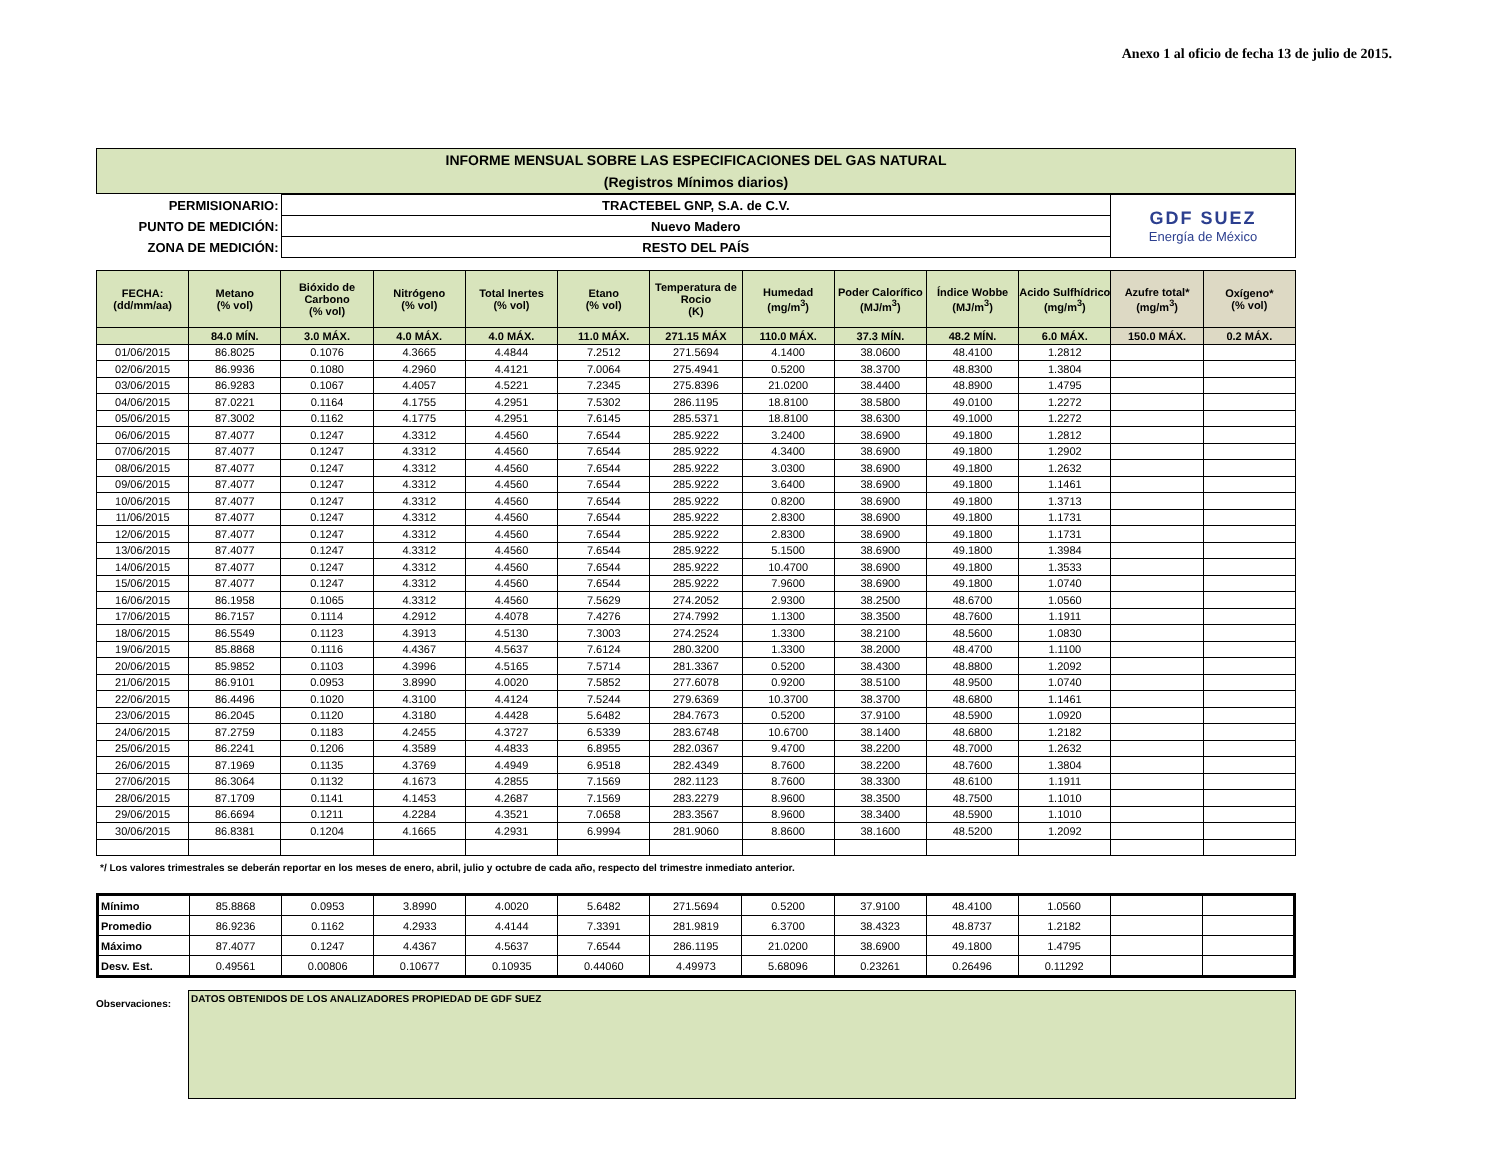Anexo 1 al oficio de fecha 13 de julio de 2015.
INFORME MENSUAL SOBRE LAS ESPECIFICACIONES DEL GAS NATURAL
(Registros Mínimos diarios)
| PERMISIONARIO: | TRACTEBEL GNP, S.A. de C.V. | GDF SUEZ Energía de México |
| PUNTO DE MEDICIÓN: | Nuevo Madero | |
| ZONA DE MEDICIÓN: | RESTO DEL PAÍS | |
| FECHA: (dd/mm/aa) | Metano (% vol) | Bióxido de Carbono (% vol) | Nitrógeno (% vol) | Total Inertes (% vol) | Etano (% vol) | Temperatura de Rocio (K) | Humedad (mg/m<sup>3</sup>) | Poder Calorífico (MJ/m<sup>3</sup>) | Índice Wobbe (MJ/m<sup>3</sup>) | Acido Sulfhídrico (mg/m<sup>3</sup>) | Azufre total* (mg/m<sup>3</sup>) | Oxígeno* (% vol) |
| --- | --- | --- | --- | --- | --- | --- | --- | --- | --- | --- | --- | --- |
| | 84.0 MÍN. | 3.0 MÁX. | 4.0 MÁX. | 4.0 MÁX. | 11.0 MÁX. | 271.15 MÁX | 110.0 MÁX. | 37.3 MÍN. | 48.2 MÍN. | 6.0 MÁX. | 150.0 MÁX. | 0.2 MÁX. |
| 01/06/2015 | 86.8025 | 0.1076 | 4.3665 | 4.4844 | 7.2512 | 271.5694 | 4.1400 | 38.0600 | 48.4100 | 1.2812 | | |
| 02/06/2015 | 86.9936 | 0.1080 | 4.2960 | 4.4121 | 7.0064 | 275.4941 | 0.5200 | 38.3700 | 48.8300 | 1.3804 | | |
| 03/06/2015 | 86.9283 | 0.1067 | 4.4057 | 4.5221 | 7.2345 | 275.8396 | 21.0200 | 38.4400 | 48.8900 | 1.4795 | | |
| 04/06/2015 | 87.0221 | 0.1164 | 4.1755 | 4.2951 | 7.5302 | 286.1195 | 18.8100 | 38.5800 | 49.0100 | 1.2272 | | |
| 05/06/2015 | 87.3002 | 0.1162 | 4.1775 | 4.2951 | 7.6145 | 285.5371 | 18.8100 | 38.6300 | 49.1000 | 1.2272 | | |
| 06/06/2015 | 87.4077 | 0.1247 | 4.3312 | 4.4560 | 7.6544 | 285.9222 | 3.2400 | 38.6900 | 49.1800 | 1.2812 | | |
| 07/06/2015 | 87.4077 | 0.1247 | 4.3312 | 4.4560 | 7.6544 | 285.9222 | 4.3400 | 38.6900 | 49.1800 | 1.2902 | | |
| 08/06/2015 | 87.4077 | 0.1247 | 4.3312 | 4.4560 | 7.6544 | 285.9222 | 3.0300 | 38.6900 | 49.1800 | 1.2632 | | |
| 09/06/2015 | 87.4077 | 0.1247 | 4.3312 | 4.4560 | 7.6544 | 285.9222 | 3.6400 | 38.6900 | 49.1800 | 1.1461 | | |
| 10/06/2015 | 87.4077 | 0.1247 | 4.3312 | 4.4560 | 7.6544 | 285.9222 | 0.8200 | 38.6900 | 49.1800 | 1.3713 | | |
| 11/06/2015 | 87.4077 | 0.1247 | 4.3312 | 4.4560 | 7.6544 | 285.9222 | 2.8300 | 38.6900 | 49.1800 | 1.1731 | | |
| 12/06/2015 | 87.4077 | 0.1247 | 4.3312 | 4.4560 | 7.6544 | 285.9222 | 2.8300 | 38.6900 | 49.1800 | 1.1731 | | |
| 13/06/2015 | 87.4077 | 0.1247 | 4.3312 | 4.4560 | 7.6544 | 285.9222 | 5.1500 | 38.6900 | 49.1800 | 1.3984 | | |
| 14/06/2015 | 87.4077 | 0.1247 | 4.3312 | 4.4560 | 7.6544 | 285.9222 | 10.4700 | 38.6900 | 49.1800 | 1.3533 | | |
| 15/06/2015 | 87.4077 | 0.1247 | 4.3312 | 4.4560 | 7.6544 | 285.9222 | 7.9600 | 38.6900 | 49.1800 | 1.0740 | | |
| 16/06/2015 | 86.1958 | 0.1065 | 4.3312 | 4.4560 | 7.5629 | 274.2052 | 2.9300 | 38.2500 | 48.6700 | 1.0560 | | |
| 17/06/2015 | 86.7157 | 0.1114 | 4.2912 | 4.4078 | 7.4276 | 274.7992 | 1.1300 | 38.3500 | 48.7600 | 1.1911 | | |
| 18/06/2015 | 86.5549 | 0.1123 | 4.3913 | 4.5130 | 7.3003 | 274.2524 | 1.3300 | 38.2100 | 48.5600 | 1.0830 | | |
| 19/06/2015 | 85.8868 | 0.1116 | 4.4367 | 4.5637 | 7.6124 | 280.3200 | 1.3300 | 38.2000 | 48.4700 | 1.1100 | | |
| 20/06/2015 | 85.9852 | 0.1103 | 4.3996 | 4.5165 | 7.5714 | 281.3367 | 0.5200 | 38.4300 | 48.8800 | 1.2092 | | |
| 21/06/2015 | 86.9101 | 0.0953 | 3.8990 | 4.0020 | 7.5852 | 277.6078 | 0.9200 | 38.5100 | 48.9500 | 1.0740 | | |
| 22/06/2015 | 86.4496 | 0.1020 | 4.3100 | 4.4124 | 7.5244 | 279.6369 | 10.3700 | 38.3700 | 48.6800 | 1.1461 | | |
| 23/06/2015 | 86.2045 | 0.1120 | 4.3180 | 4.4428 | 5.6482 | 284.7673 | 0.5200 | 37.9100 | 48.5900 | 1.0920 | | |
| 24/06/2015 | 87.2759 | 0.1183 | 4.2455 | 4.3727 | 6.5339 | 283.6748 | 10.6700 | 38.1400 | 48.6800 | 1.2182 | | |
| 25/06/2015 | 86.2241 | 0.1206 | 4.3589 | 4.4833 | 6.8955 | 282.0367 | 9.4700 | 38.2200 | 48.7000 | 1.2632 | | |
| 26/06/2015 | 87.1969 | 0.1135 | 4.3769 | 4.4949 | 6.9518 | 282.4349 | 8.7600 | 38.2200 | 48.7600 | 1.3804 | | |
| 27/06/2015 | 86.3064 | 0.1132 | 4.1673 | 4.2855 | 7.1569 | 282.1123 | 8.7600 | 38.3300 | 48.6100 | 1.1911 | | |
| 28/06/2015 | 87.1709 | 0.1141 | 4.1453 | 4.2687 | 7.1569 | 283.2279 | 8.9600 | 38.3500 | 48.7500 | 1.1010 | | |
| 29/06/2015 | 86.6694 | 0.1211 | 4.2284 | 4.3521 | 7.0658 | 283.3567 | 8.9600 | 38.3400 | 48.5900 | 1.1010 | | |
| 30/06/2015 | 86.8381 | 0.1204 | 4.1665 | 4.2931 | 6.9994 | 281.9060 | 8.8600 | 38.1600 | 48.5200 | 1.2092 | | |
*/ Los valores trimestrales se deberán reportar en los meses de enero, abril, julio y octubre de cada año, respecto del trimestre inmediato anterior.
| Mínimo | 85.8868 | 0.0953 | 3.8990 | 4.0020 | 5.6482 | 271.5694 | 0.5200 | 37.9100 | 48.4100 | 1.0560 | | |
| Promedio | 86.9236 | 0.1162 | 4.2933 | 4.4144 | 7.3391 | 281.9819 | 6.3700 | 38.4323 | 48.8737 | 1.2182 | | |
| Máximo | 87.4077 | 0.1247 | 4.4367 | 4.5637 | 7.6544 | 286.1195 | 21.0200 | 38.6900 | 49.1800 | 1.4795 | | |
| Desv. Est. | 0.49561 | 0.00806 | 0.10677 | 0.10935 | 0.44060 | 4.49973 | 5.68096 | 0.23261 | 0.26496 | 0.11292 | | |
Observaciones:
DATOS OBTENIDOS DE LOS ANALIZADORES PROPIEDAD DE GDF SUEZ